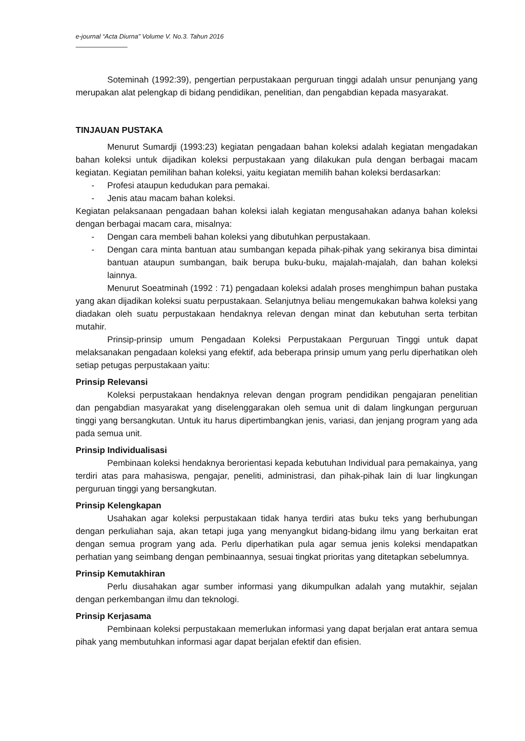e-journal “Acta Diurna” Volume V. No.3. Tahun 2016
Soteminah (1992:39), pengertian perpustakaan perguruan tinggi adalah unsur penunjang yang merupakan alat pelengkap di bidang pendidikan, penelitian, dan pengabdian kepada masyarakat.
TINJAUAN PUSTAKA
Menurut Sumardji (1993:23) kegiatan pengadaan bahan koleksi adalah kegiatan mengadakan bahan koleksi untuk dijadikan koleksi perpustakaan yang dilakukan pula dengan berbagai macam kegiatan. Kegiatan pemilihan bahan koleksi, yaitu kegiatan memilih bahan koleksi berdasarkan:
- Profesi ataupun kedudukan para pemakai.
- Jenis atau macam bahan koleksi.
Kegiatan pelaksanaan pengadaan bahan koleksi ialah kegiatan mengusahakan adanya bahan koleksi dengan berbagai macam cara, misalnya:
- Dengan cara membeli bahan koleksi yang dibutuhkan perpustakaan.
- Dengan cara minta bantuan atau sumbangan kepada pihak-pihak yang sekiranya bisa dimintai bantuan ataupun sumbangan, baik berupa buku-buku, majalah-majalah, dan bahan koleksi lainnya.
Menurut Soeatminah (1992 : 71) pengadaan koleksi adalah proses menghimpun bahan pustaka yang akan dijadikan koleksi suatu perpustakaan. Selanjutnya beliau mengemukakan bahwa koleksi yang diadakan oleh suatu perpustakaan hendaknya relevan dengan minat dan kebutuhan serta terbitan mutahir.
Prinsip-prinsip umum Pengadaan Koleksi Perpustakaan Perguruan Tinggi untuk dapat melaksanakan pengadaan koleksi yang efektif, ada beberapa prinsip umum yang perlu diperhatikan oleh setiap petugas perpustakaan yaitu:
Prinsip Relevansi
Koleksi perpustakaan hendaknya relevan dengan program pendidikan pengajaran penelitian dan pengabdian masyarakat yang diselenggarakan oleh semua unit di dalam lingkungan perguruan tinggi yang bersangkutan. Untuk itu harus dipertimbangkan jenis, variasi, dan jenjang program yang ada pada semua unit.
Prinsip Individualisasi
Pembinaan koleksi hendaknya berorientasi kepada kebutuhan Individual para pemakainya, yang terdiri atas para mahasiswa, pengajar, peneliti, administrasi, dan pihak-pihak lain di luar lingkungan perguruan tinggi yang bersangkutan.
Prinsip Kelengkapan
Usahakan agar koleksi perpustakaan tidak hanya terdiri atas buku teks yang berhubungan dengan perkuliahan saja, akan tetapi juga yang menyangkut bidang-bidang ilmu yang berkaitan erat dengan semua program yang ada. Perlu diperhatikan pula agar semua jenis koleksi mendapatkan perhatian yang seimbang dengan pembinaannya, sesuai tingkat prioritas yang ditetapkan sebelumnya.
Prinsip Kemutakhiran
Perlu diusahakan agar sumber informasi yang dikumpulkan adalah yang mutakhir, sejalan dengan perkembangan ilmu dan teknologi.
Prinsip Kerjasama
Pembinaan koleksi perpustakaan memerlukan informasi yang dapat berjalan erat antara semua pihak yang membutuhkan informasi agar dapat berjalan efektif dan efisien.